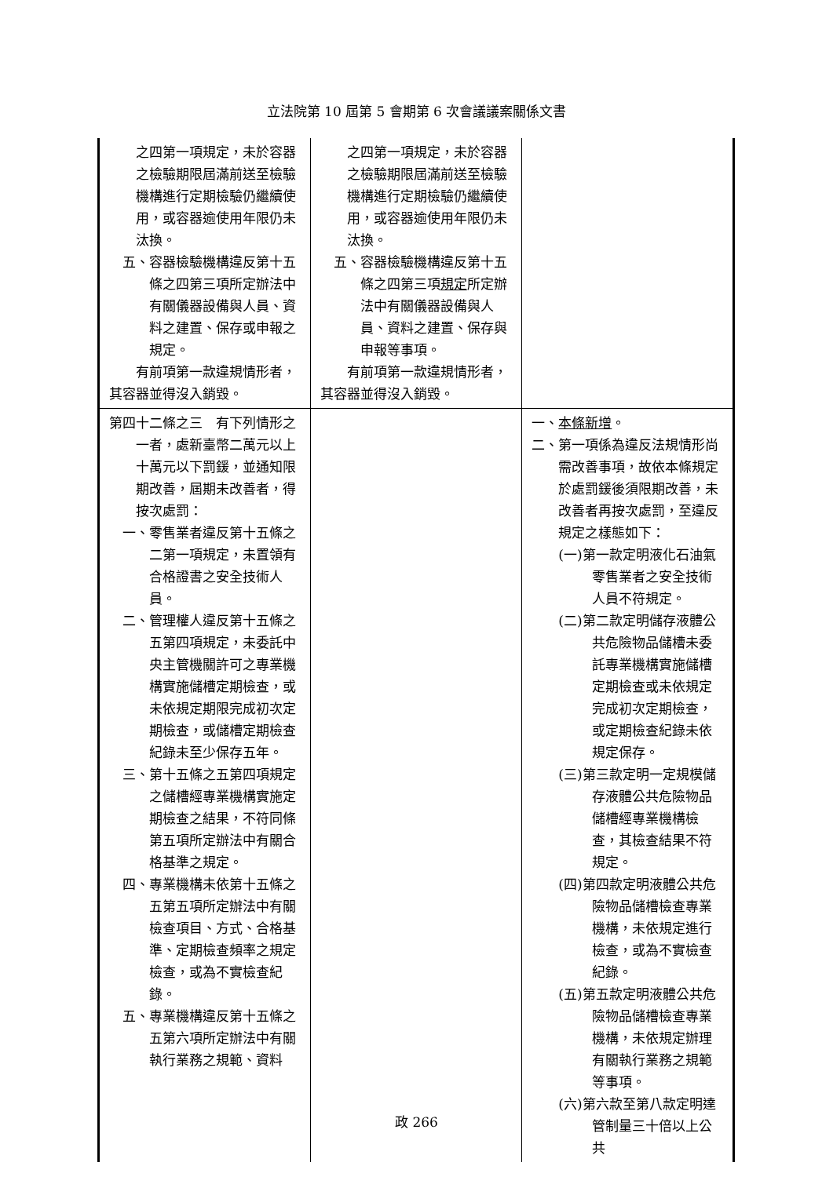立法院第 10 屆第 5 會期第 6 次會議議案關係文書
| 之四第一項規定，未於容器之檢驗期限屆滿前送至檢驗機構進行定期檢驗仍繼續使用，或容器逾使用年限仍未汰換。 五、容器檢驗機構違反第十五條之四第三項所定辦法中有關儀器設備與人員、資料之建置、保存或申報之規定。 有前項第一款違規情形者，其容器並得沒入銷毀。 | 之四第一項規定，未於容器之檢驗期限屆滿前送至檢驗機構進行定期檢驗仍繼續使用，或容器逾使用年限仍未汰換。 五、容器檢驗機構違反第十五條之四第三項 規定 所定辦法中有關儀器設備與人員、資料之建置、保存與申報等事項。 有前項第一款違規情形者，其容器並得沒入銷毀。 | |
| 第四十二條之三 有下列情形之一者，處新臺幣二萬元以上十萬元以下罰鍰，並通知限期改善，屆期未改善者，得按次處罰： 一、零售業者違反第十五條之二第一項規定，未置領有合格證書之安全技術人員。 二、管理權人違反第十五條之五第四項規定，未委託中央主管機關許可之專業機構實施儲槽定期檢查，或未依規定期限完成初次定期檢查，或儲槽定期檢查紀錄未至少保存五年。 三、第十五條之五第四項規定之儲槽經專業機構實施定期檢查之結果，不符同條第五項所定辦法中有關合格基準之規定。 四、專業機構未依第十五條之五第五項所定辦法中有關檢查項目、方式、合格基準、定期檢查頻率之規定檢查，或為不實檢查紀錄。 五、專業機構違反第十五條之五第六項所定辦法中有關執行業務之規範、資料 | | 一、 本條新增 。 二、第一項係為違反法規情形尚需改善事項，故依本條規定於處罰鍰後須限期改善，未改善者再按次處罰，至違反規定之樣態如下： (一)第一款定明液化石油氣零售業者之安全技術人員不符規定。 (二)第二款定明儲存液體公共危險物品儲槽未委託專業機構實施儲槽定期檢查或未依規定完成初次定期檢查，或定期檢查紀錄未依規定保存。 (三)第三款定明一定規模儲存液體公共危險物品儲槽經專業機構檢查，其檢查結果不符規定。 (四)第四款定明液體公共危險物品儲槽檢查專業機構，未依規定進行檢查，或為不實檢查紀錄。 (五)第五款定明液體公共危險物品儲槽檢查專業機構，未依規定辦理有關執行業務之規範等事項。 (六)第六款至第八款定明達管制量三十倍以上公共 |
政 266